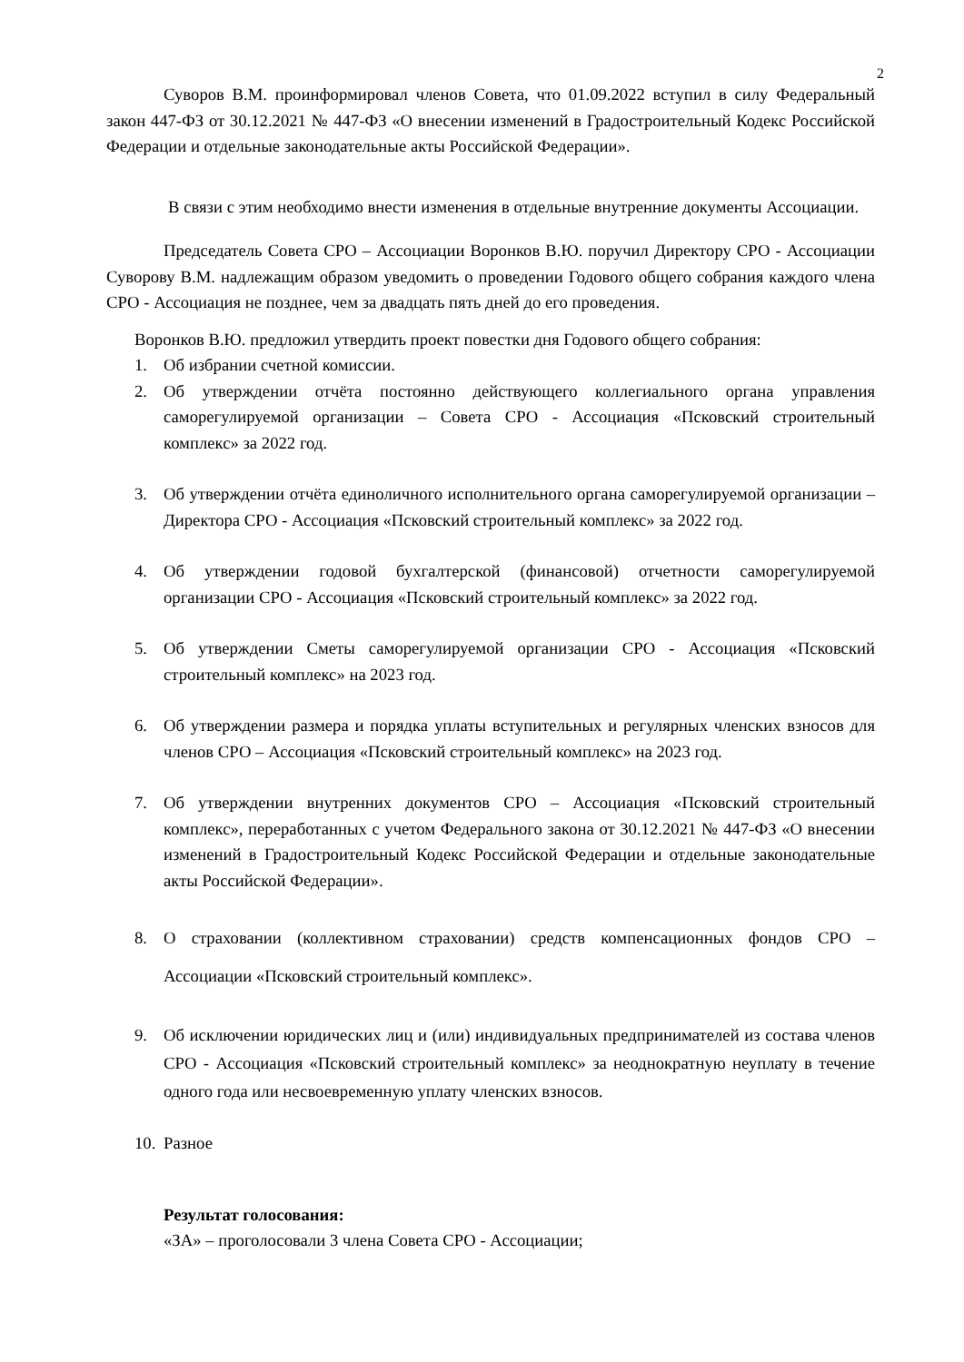2
Суворов В.М. проинформировал членов Совета, что 01.09.2022 вступил в силу Федеральный закон 447-ФЗ от 30.12.2021 № 447-ФЗ «О внесении изменений в Градостроительный Кодекс Российской Федерации и отдельные законодательные акты Российской Федерации».
В связи с этим необходимо внести изменения в отдельные внутренние документы Ассоциации.
Председатель Совета СРО – Ассоциации Воронков В.Ю. поручил Директору СРО - Ассоциации Суворову В.М. надлежащим образом уведомить о проведении Годового общего собрания каждого члена СРО - Ассоциация не позднее, чем за двадцать пять дней до его проведения.
Воронков В.Ю. предложил утвердить проект повестки дня Годового общего собрания:
1. Об избрании счетной комиссии.
2. Об утверждении отчёта постоянно действующего коллегиального органа управления саморегулируемой организации – Совета СРО - Ассоциация «Псковский строительный комплекс» за 2022 год.
3. Об утверждении отчёта единоличного исполнительного органа саморегулируемой организации – Директора СРО - Ассоциация «Псковский строительный комплекс» за 2022 год.
4. Об утверждении годовой бухгалтерской (финансовой) отчетности саморегулируемой организации СРО - Ассоциация «Псковский строительный комплекс» за 2022 год.
5. Об утверждении Сметы саморегулируемой организации СРО - Ассоциация «Псковский строительный комплекс» на 2023 год.
6. Об утверждении размера и порядка уплаты вступительных и регулярных членских взносов для членов СРО – Ассоциация «Псковский строительный комплекс» на 2023 год.
7. Об утверждении внутренних документов СРО – Ассоциация «Псковский строительный комплекс», переработанных с учетом Федерального закона от 30.12.2021 № 447-ФЗ «О внесении изменений в Градостроительный Кодекс Российской Федерации и отдельные законодательные акты Российской Федерации».
8. О страховании (коллективном страховании) средств компенсационных фондов СРО – Ассоциации «Псковский строительный комплекс».
9. Об исключении юридических лиц и (или) индивидуальных предпринимателей из состава членов СРО - Ассоциация «Псковский строительный комплекс» за неоднократную неуплату в течение одного года или несвоевременную уплату членских взносов.
10. Разное
Результат голосования:
«ЗА» – проголосовали 3 члена Совета СРО - Ассоциации;